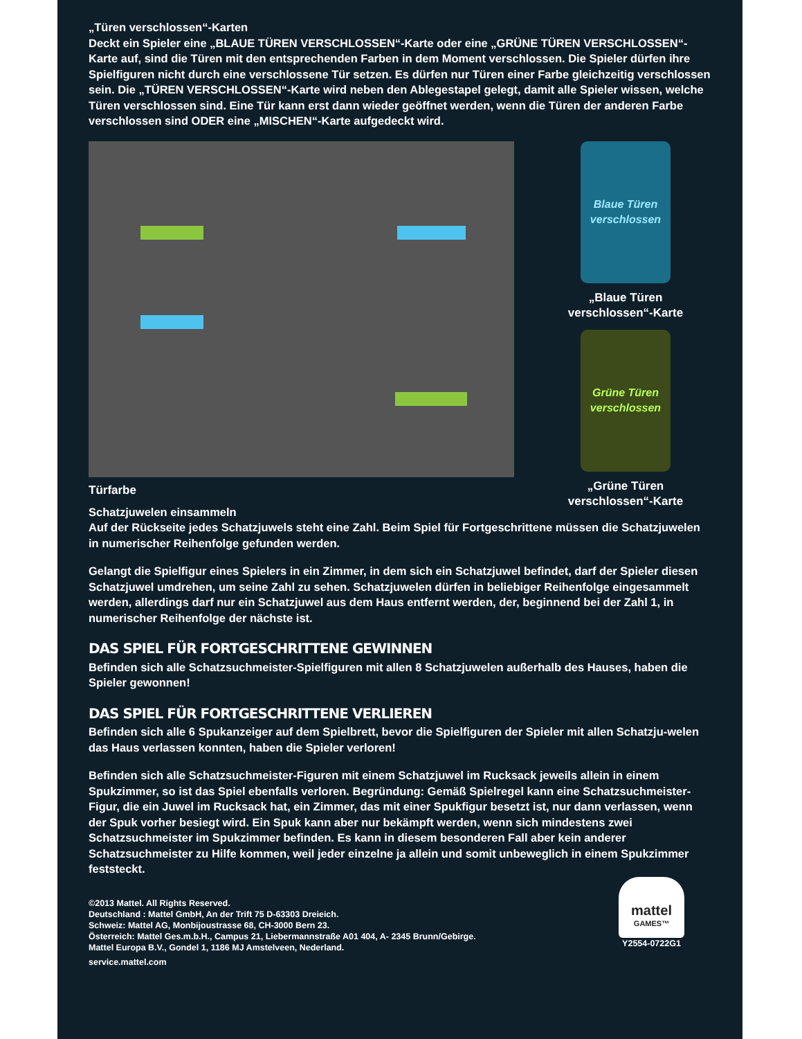„Türen verschlossen“-Karten
Deckt ein Spieler eine „BLAUE TÜREN VERSCHLOSSEN“-Karte oder eine „GRÜNE TÜREN VERSCHLOSSEN“-Karte auf, sind die Türen mit den entsprechenden Farben in dem Moment verschlossen. Die Spieler dürfen ihre Spielfiguren nicht durch eine verschlossene Tür setzen. Es dürfen nur Türen einer Farbe gleichzeitig verschlossen sein. Die „TÜREN VERSCHLOSSEN“-Karte wird neben den Ablegestapel gelegt, damit alle Spieler wissen, welche Türen verschlossen sind. Eine Tür kann erst dann wieder geöffnet werden, wenn die Türen der anderen Farbe verschlossen sind ODER eine „MISCHEN“-Karte aufgedeckt wird.
Türfarbe
Blaue Türen verschlossen
„Blaue Türen
verschlossen“-Karte
Grüne Türen verschlossen
„Grüne Türen
verschlossen“-Karte
Schatzjuwelen einsammeln
Auf der Rückseite jedes Schatzjuwels steht eine Zahl. Beim Spiel für Fortgeschrittene müssen die Schatzjuwelen in numerischer Reihenfolge gefunden werden.
Gelangt die Spielfigur eines Spielers in ein Zimmer, in dem sich ein Schatzjuwel befindet, darf der Spieler diesen Schatzjuwel umdrehen, um seine Zahl zu sehen. Schatzjuwelen dürfen in beliebiger Reihenfolge eingesammelt werden, allerdings darf nur ein Schatzjuwel aus dem Haus entfernt werden, der, beginnend bei der Zahl 1, in numerischer Reihenfolge der nächste ist.
DAS SPIEL FÜR FORTGESCHRITTENE GEWINNEN
Befinden sich alle Schatzsuchmeister-Spielfiguren mit allen 8 Schatzjuwelen außerhalb des Hauses, haben die Spieler gewonnen!
DAS SPIEL FÜR FORTGESCHRITTENE VERLIEREN
Befinden sich alle 6 Spukanzeiger auf dem Spielbrett, bevor die Spielfiguren der Spieler mit allen Schatzju-welen das Haus verlassen konnten, haben die Spieler verloren!
Befinden sich alle Schatzsuchmeister-Figuren mit einem Schatzjuwel im Rucksack jeweils allein in einem Spukzimmer, so ist das Spiel ebenfalls verloren. Begründung: Gemäß Spielregel kann eine Schatzsuchmeister-Figur, die ein Juwel im Rucksack hat, ein Zimmer, das mit einer Spukfigur besetzt ist, nur dann verlassen, wenn der Spuk vorher besiegt wird. Ein Spuk kann aber nur bekämpft werden, wenn sich mindestens zwei Schatzsuchmeister im Spukzimmer befinden. Es kann in diesem besonderen Fall aber kein anderer Schatzsuchmeister zu Hilfe kommen, weil jeder einzelne ja allein und somit unbeweglich in einem Spukzimmer feststeckt.
©2013 Mattel. All Rights Reserved.
Deutschland : Mattel GmbH, An der Trift 75 D-63303 Dreieich.
Schweiz: Mattel AG, Monbijoustrasse 68, CH-3000 Bern 23.
Österreich: Mattel Ges.m.b.H., Campus 21, Liebermannstraße A01 404, A- 2345 Brunn/Gebirge.
Mattel Europa B.V., Gondel 1, 1186 MJ Amstelveen, Nederland.
service.mattel.com
mattel
GAMES™
Y2554-0722G1